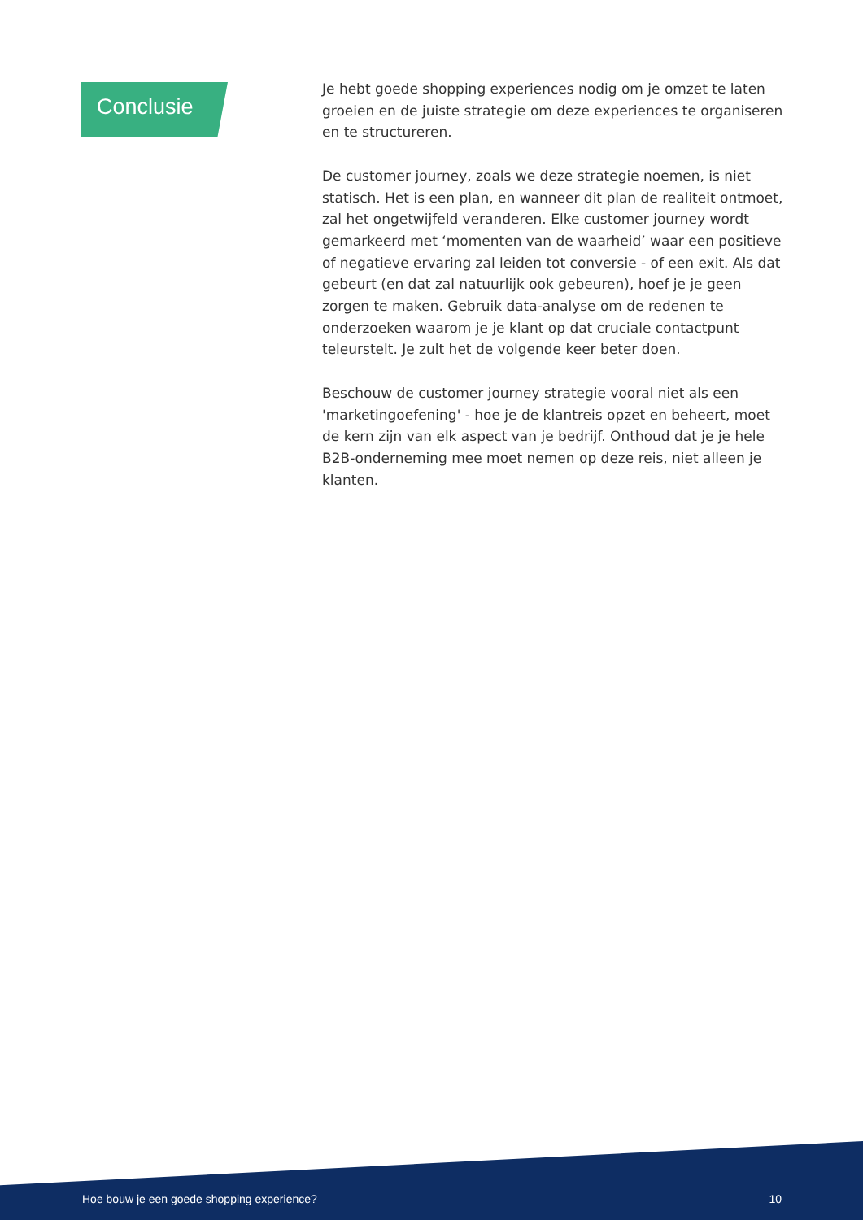Conclusie
Je hebt goede shopping experiences nodig om je omzet te laten groeien en de juiste strategie om deze experiences te organiseren en te structureren.
De customer journey, zoals we deze strategie noemen, is niet statisch. Het is een plan, en wanneer dit plan de realiteit ontmoet, zal het ongetwijfeld veranderen. Elke customer journey wordt gemarkeerd met ‘momenten van de waarheid’ waar een positieve of negatieve ervaring zal leiden tot conversie - of een exit. Als dat gebeurt (en dat zal natuurlijk ook gebeuren), hoef je je geen zorgen te maken. Gebruik data-analyse om de redenen te onderzoeken waarom je je klant op dat cruciale contactpunt teleurstelt. Je zult het de volgende keer beter doen.
Beschouw de customer journey strategie vooral niet als een 'marketingoefening' - hoe je de klantreis opzet en beheert, moet de kern zijn van elk aspect van je bedrijf. Onthoud dat je je hele B2B-onderneming mee moet nemen op deze reis, niet alleen je klanten.
Hoe bouw je een goede shopping experience? 10